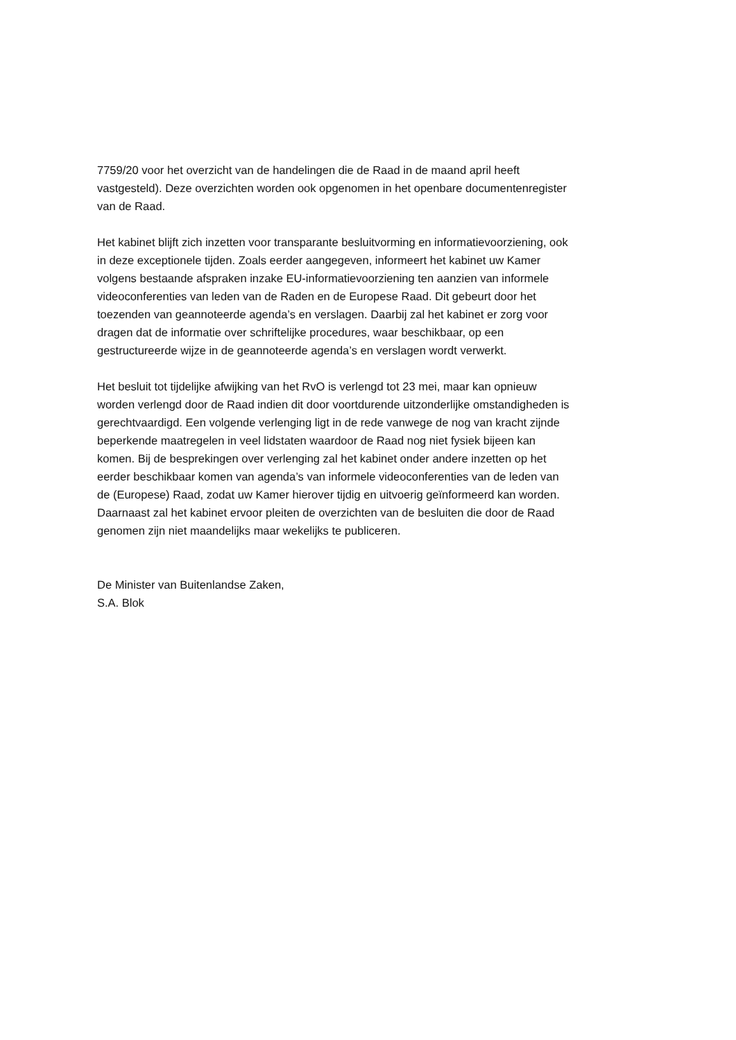7759/20 voor het overzicht van de handelingen die de Raad in de maand april heeft vastgesteld). Deze overzichten worden ook opgenomen in het openbare documentenregister van de Raad.
Het kabinet blijft zich inzetten voor transparante besluitvorming en informatievoorziening, ook in deze exceptionele tijden. Zoals eerder aangegeven, informeert het kabinet uw Kamer volgens bestaande afspraken inzake EU-informatievoorziening ten aanzien van informele videoconferenties van leden van de Raden en de Europese Raad. Dit gebeurt door het toezenden van geannoteerde agenda’s en verslagen. Daarbij zal het kabinet er zorg voor dragen dat de informatie over schriftelijke procedures, waar beschikbaar, op een gestructureerde wijze in de geannoteerde agenda’s en verslagen wordt verwerkt.
Het besluit tot tijdelijke afwijking van het RvO is verlengd tot 23 mei, maar kan opnieuw worden verlengd door de Raad indien dit door voortdurende uitzonderlijke omstandigheden is gerechtvaardigd. Een volgende verlenging ligt in de rede vanwege de nog van kracht zijnde beperkende maatregelen in veel lidstaten waardoor de Raad nog niet fysiek bijeen kan komen. Bij de besprekingen over verlenging zal het kabinet onder andere inzetten op het eerder beschikbaar komen van agenda’s van informele videoconferenties van de leden van de (Europese) Raad, zodat uw Kamer hierover tijdig en uitvoerig geïnformeerd kan worden. Daarnaast zal het kabinet ervoor pleiten de overzichten van de besluiten die door de Raad genomen zijn niet maandelijks maar wekelijks te publiceren.
De Minister van Buitenlandse Zaken,
S.A. Blok